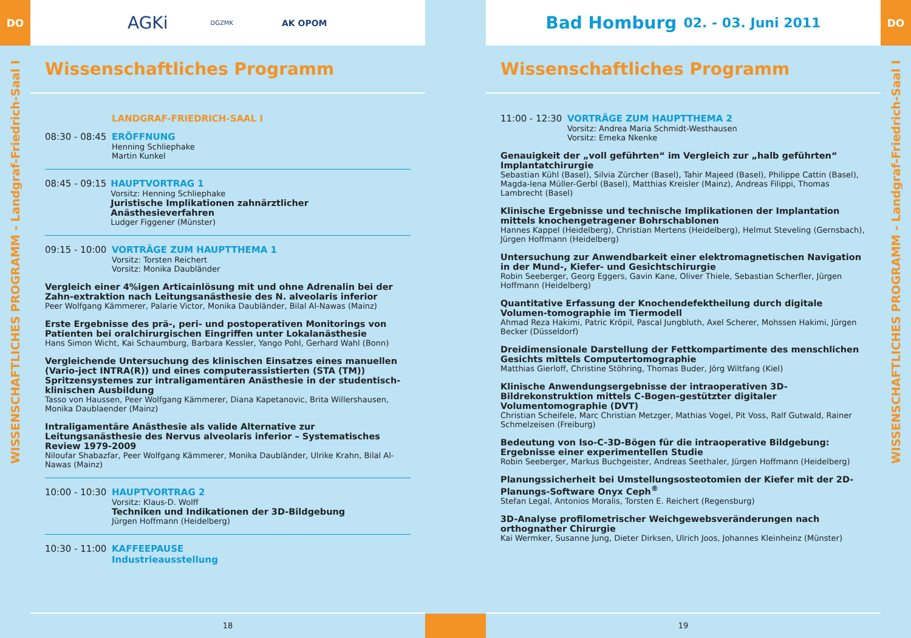DO
WISSENSCHAFTLICHES PROGRAMM - Landgraf-Friedrich-Saal I
AGKi DGZMK AK OPOM
Wissenschaftliches Programm
LANDGRAF-FRIEDRICH-SAAL I
08:30 - 08:45
ERÖFFNUNG
Henning Schliephake
Martin Kunkel
08:45 - 09:15
HAUPTVORTRAG 1
Vorsitz: Henning Schliephake
Juristische Implikationen zahnärztlicher Anästhesieverfahren
Ludger Figgener (Münster)
09:15 - 10:00
VORTRÄGE ZUM HAUPTTHEMA 1
Vorsitz: Torsten Reichert
Vorsitz: Monika Daubländer
Vergleich einer 4%igen Articainlösung mit und ohne Adrenalin bei der Zahn-extraktion nach Leitungsanästhesie des N. alveolaris inferior
Peer Wolfgang Kämmerer, Palarie Victor, Monika Daubländer, Bilal Al-Nawas (Mainz)
Erste Ergebnisse des prä-, peri- und postoperativen Monitorings von Patienten bei oralchirurgischen Eingriffen unter Lokalanästhesie
Hans Simon Wicht, Kai Schaumburg, Barbara Kessler, Yango Pohl, Gerhard Wahl (Bonn)
Vergleichende Untersuchung des klinischen Einsatzes eines manuellen (Vario-ject INTRA(R)) und eines computerassistierten (STA (TM)) Spritzensystemes zur intraligamentären Anästhesie in der studentisch-klinischen Ausbildung
Tasso von Haussen, Peer Wolfgang Kämmerer, Diana Kapetanovic, Brita Willershausen, Monika Daublaender (Mainz)
Intraligamentäre Anästhesie als valide Alternative zur Leitungsanästhesie des Nervus alveolaris inferior – Systematisches Review 1979-2009
Niloufar Shabazfar, Peer Wolfgang Kämmerer, Monika Daubländer, Ulrike Krahn, Bilal Al-Nawas (Mainz)
10:00 - 10:30
HAUPTVORTRAG 2
Vorsitz: Klaus-D. Wolff
Techniken und Indikationen der 3D-Bildgebung
Jürgen Hoffmann (Heidelberg)
10:30 - 11:00
KAFFEEPAUSE
Industrieausstellung
18
Bad Homburg 02. - 03. Juni 2011
Wissenschaftliches Programm
11:00 - 12:30
VORTRÄGE ZUM HAUPTTHEMA 2
Vorsitz: Andrea Maria Schmidt-Westhausen
Vorsitz: Emeka Nkenke
Genauigkeit der „voll geführten“ im Vergleich zur „halb geführten“ Implantatchirurgie
Sebastian Kühl (Basel), Silvia Zürcher (Basel), Tahir Majeed (Basel), Philippe Cattin (Basel), Magda-lena Müller-Gerbl (Basel), Matthias Kreisler (Mainz), Andreas Filippi, Thomas Lambrecht (Basel)
Klinische Ergebnisse und technische Implikationen der Implantation mittels knochengetragener Bohrschablonen
Hannes Kappel (Heidelberg), Christian Mertens (Heidelberg), Helmut Steveling (Gernsbach), Jürgen Hoffmann (Heidelberg)
Untersuchung zur Anwendbarkeit einer elektromagnetischen Navigation in der Mund-, Kiefer- und Gesichtschirurgie
Robin Seeberger, Georg Eggers, Gavin Kane, Oliver Thiele, Sebastian Scherfler, Jürgen Hoffmann (Heidelberg)
Quantitative Erfassung der Knochendefektheilung durch digitale Volumen-tomographie im Tiermodell
Ahmad Reza Hakimi, Patric Kröpil, Pascal Jungbluth, Axel Scherer, Mohssen Hakimi, Jürgen Becker (Düsseldorf)
Dreidimensionale Darstellung der Fettkompartimente des menschlichen Gesichts mittels Computertomographie
Matthias Gierloff, Christine Stöhring, Thomas Buder, Jörg Wiltfang (Kiel)
Klinische Anwendungsergebnisse der intraoperativen 3D-Bildrekonstruktion mittels C-Bogen-gestützter digitaler Volumentomographie (DVT)
Christian Scheifele, Marc Christian Metzger, Mathias Vogel, Pit Voss, Ralf Gutwald, Rainer Schmelzeisen (Freiburg)
Bedeutung von Iso-C-3D-Bögen für die intraoperative Bildgebung: Ergebnisse einer experimentellen Studie
Robin Seeberger, Markus Buchgeister, Andreas Seethaler, Jürgen Hoffmann (Heidelberg)
Planungssicherheit bei Umstellungsosteotomien der Kiefer mit der 2D-Planungs-Software Onyx Ceph<sup>®</sup>
Stefan Legal, Antonios Moralis, Torsten E. Reichert (Regensburg)
3D-Analyse profilometrischer Weichgewebsveränderungen nach orthognather Chirurgie
Kai Wermker, Susanne Jung, Dieter Dirksen, Ulrich Joos, Johannes Kleinheinz (Münster)
19
DO
WISSENSCHAFTLICHES PROGRAMM - Landgraf-Friedrich-Saal I